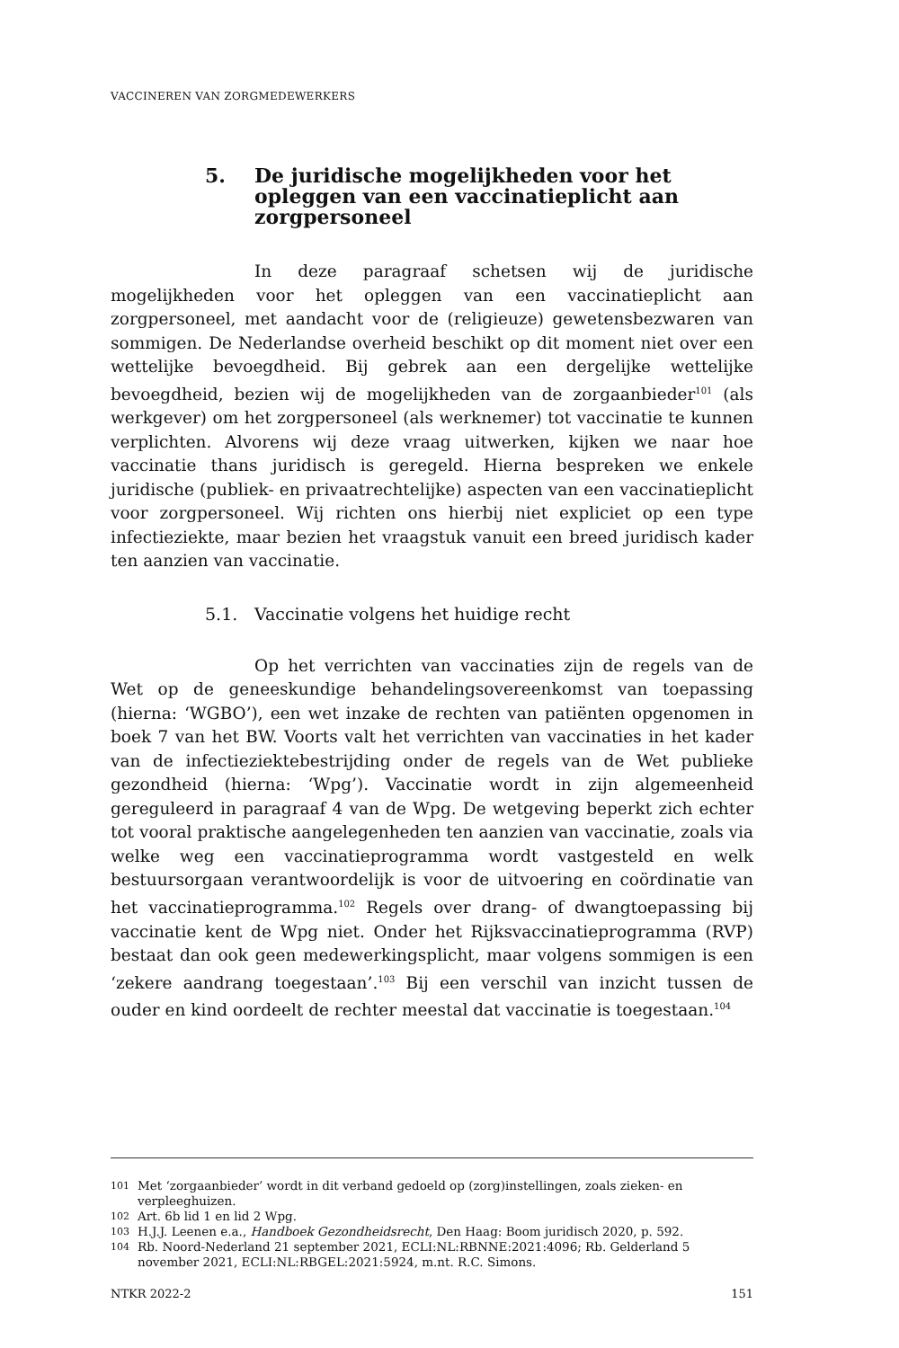VACCINEREN VAN ZORGMEDEWERKERS
5. De juridische mogelijkheden voor het opleggen van een vaccinatieplicht aan zorgpersoneel
In deze paragraaf schetsen wij de juridische mogelijkheden voor het opleggen van een vaccinatieplicht aan zorgpersoneel, met aandacht voor de (religieuze) gewetensbezwaren van sommigen. De Nederlandse overheid beschikt op dit moment niet over een wettelijke bevoegdheid. Bij gebrek aan een dergelijke wettelijke bevoegdheid, bezien wij de mogelijkheden van de zorgaanbieder<sup>101</sup> (als werkgever) om het zorgpersoneel (als werknemer) tot vaccinatie te kunnen verplichten. Alvorens wij deze vraag uitwerken, kijken we naar hoe vaccinatie thans juridisch is geregeld. Hierna bespreken we enkele juridische (publiek- en privaatrechtelijke) aspecten van een vaccinatieplicht voor zorgpersoneel. Wij richten ons hierbij niet expliciet op een type infectieziekte, maar bezien het vraagstuk vanuit een breed juridisch kader ten aanzien van vaccinatie.
5.1. Vaccinatie volgens het huidige recht
Op het verrichten van vaccinaties zijn de regels van de Wet op de geneeskundige behandelingsovereenkomst van toepassing (hierna: ‘WGBO’), een wet inzake de rechten van patiënten opgenomen in boek 7 van het BW. Voorts valt het verrichten van vaccinaties in het kader van de infectieziektebestrijding onder de regels van de Wet publieke gezondheid (hierna: ‘Wpg’). Vaccinatie wordt in zijn algemeenheid gereguleerd in paragraaf 4 van de Wpg. De wetgeving beperkt zich echter tot vooral praktische aangelegenheden ten aanzien van vaccinatie, zoals via welke weg een vaccinatieprogramma wordt vastgesteld en welk bestuursorgaan verantwoordelijk is voor de uitvoering en coördinatie van het vaccinatieprogramma.<sup>102</sup> Regels over drang- of dwangtoepassing bij vaccinatie kent de Wpg niet. Onder het Rijksvaccinatieprogramma (RVP) bestaat dan ook geen medewerkingsplicht, maar volgens sommigen is een ‘zekere aandrang toegestaan’.<sup>103</sup> Bij een verschil van inzicht tussen de ouder en kind oordeelt de rechter meestal dat vaccinatie is toegestaan.<sup>104</sup>
101 Met ‘zorgaanbieder’ wordt in dit verband gedoeld op (zorg)instellingen, zoals zieken- en verpleeghuizen.
102 Art. 6b lid 1 en lid 2 Wpg.
103 H.J.J. Leenen e.a., Handboek Gezondheidsrecht, Den Haag: Boom juridisch 2020, p. 592.
104 Rb. Noord-Nederland 21 september 2021, ECLI:NL:RBNNE:2021:4096; Rb. Gelderland 5 november 2021, ECLI:NL:RBGEL:2021:5924, m.nt. R.C. Simons.
NTKR 2022-2 151